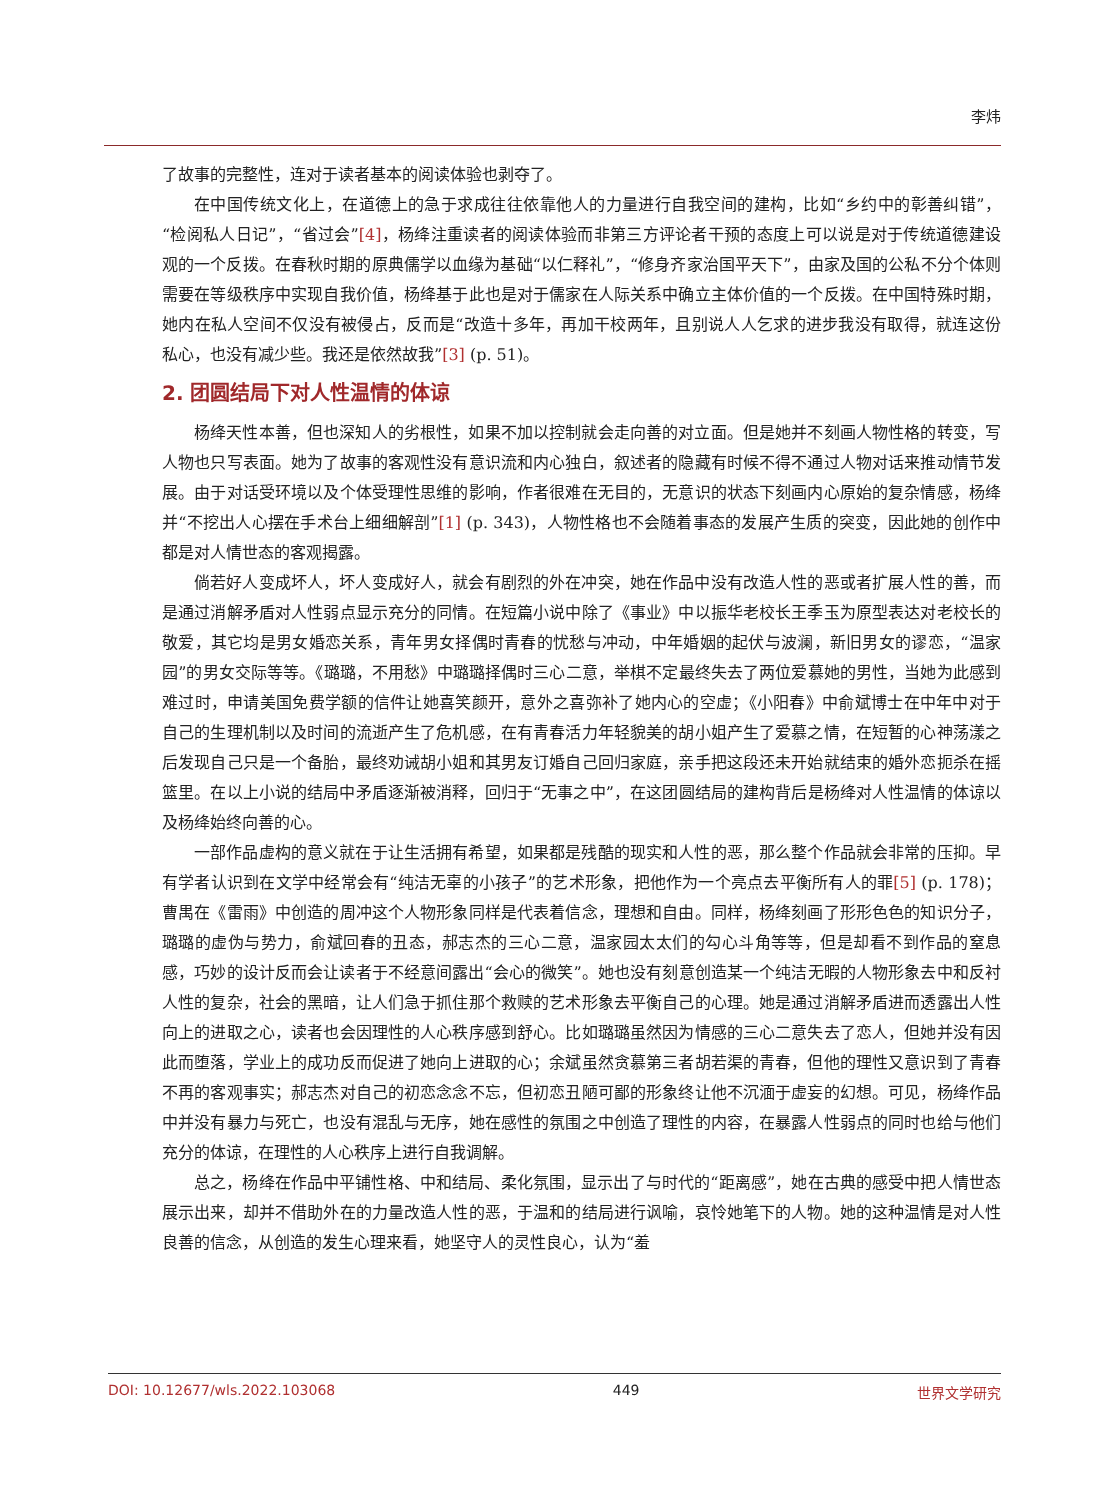李炜
了故事的完整性，连对于读者基本的阅读体验也剥夺了。
在中国传统文化上，在道德上的急于求成往往依靠他人的力量进行自我空间的建构，比如“乡约中的彰善纠错”，“检阅私人日记”，“省过会”[4]，杨绛注重读者的阅读体验而非第三方评论者干预的态度上可以说是对于传统道德建设观的一个反拨。在春秋时期的原典儒学以血缘为基础“以仁释礼”，“修身齐家治国平天下”，由家及国的公私不分个体则需要在等级秩序中实现自我价值，杨绛基于此也是对于儒家在人际关系中确立主体价值的一个反拨。在中国特殊时期，她内在私人空间不仅没有被侵占，反而是“改造十多年，再加干校两年，且别说人人乞求的进步我没有取得，就连这份私心，也没有减少些。我还是依然故我”[3] (p. 51)。
2. 团圆结局下对人性温情的体谅
杨绛天性本善，但也深知人的劣根性，如果不加以控制就会走向善的对立面。但是她并不刻画人物性格的转变，写人物也只写表面。她为了故事的客观性没有意识流和内心独白，叙述者的隐藏有时候不得不通过人物对话来推动情节发展。由于对话受环境以及个体受理性思维的影响，作者很难在无目的，无意识的状态下刻画内心原始的复杂情感，杨绛并“不挖出人心摆在手术台上细细解剖”[1] (p. 343)，人物性格也不会随着事态的发展产生质的突变，因此她的创作中都是对人情世态的客观揭露。
倘若好人变成坏人，坏人变成好人，就会有剧烈的外在冲突，她在作品中没有改造人性的恶或者扩展人性的善，而是通过消解矛盾对人性弱点显示充分的同情。在短篇小说中除了《事业》中以振华老校长王季玉为原型表达对老校长的敬爱，其它均是男女婚恋关系，青年男女择偶时青春的忧愁与冲动，中年婚姻的起伏与波澜，新旧男女的谬恋，“温家园”的男女交际等等。《璐璐，不用愁》中璐璐择偶时三心二意，举棋不定最终失去了两位爱慕她的男性，当她为此感到难过时，申请美国免费学额的信件让她喜笑颜开，意外之喜弥补了她内心的空虚；《小阳春》中俞斌博士在中年中对于自己的生理机制以及时间的流逝产生了危机感，在有青春活力年轻貌美的胡小姐产生了爱慕之情，在短暂的心神荡漾之后发现自己只是一个备胎，最终劝诫胡小姐和其男友订婚自己回归家庭，亲手把这段还未开始就结束的婚外恋扼杀在摇篮里。在以上小说的结局中矛盾逐渐被消释，回归于“无事之中”，在这团圆结局的建构背后是杨绛对人性温情的体谅以及杨绛始终向善的心。
一部作品虚构的意义就在于让生活拥有希望，如果都是残酷的现实和人性的恶，那么整个作品就会非常的压抑。早有学者认识到在文学中经常会有“纯洁无辜的小孩子”的艺术形象，把他作为一个亮点去平衡所有人的罪[5] (p. 178)；曹禺在《雷雨》中创造的周冲这个人物形象同样是代表着信念，理想和自由。同样，杨绛刻画了形形色色的知识分子，璐璐的虚伪与势力，俞斌回春的丑态，郝志杰的三心二意，温家园太太们的勾心斗角等等，但是却看不到作品的窒息感，巧妙的设计反而会让读者于不经意间露出“会心的微笑”。她也没有刻意创造某一个纯洁无暇的人物形象去中和反衬人性的复杂，社会的黑暗，让人们急于抓住那个救赎的艺术形象去平衡自己的心理。她是通过消解矛盾进而透露出人性向上的进取之心，读者也会因理性的人心秩序感到舒心。比如璐璐虽然因为情感的三心二意失去了恋人，但她并没有因此而堕落，学业上的成功反而促进了她向上进取的心；余斌虽然贪慕第三者胡若渠的青春，但他的理性又意识到了青春不再的客观事实；郝志杰对自己的初恋念念不忘，但初恋丑陋可鄙的形象终让他不沉湎于虚妄的幻想。可见，杨绛作品中并没有暴力与死亡，也没有混乱与无序，她在感性的氛围之中创造了理性的内容，在暴露人性弱点的同时也给与他们充分的体谅，在理性的人心秩序上进行自我调解。
总之，杨绛在作品中平铺性格、中和结局、柔化氛围，显示出了与时代的“距离感”，她在古典的感受中把人情世态展示出来，却并不借助外在的力量改造人性的恶，于温和的结局进行讽喻，哀怜她笔下的人物。她的这种温情是对人性良善的信念，从创造的发生心理来看，她坚守人的灵性良心，认为“羞
DOI: 10.12677/wls.2022.103068 449 世界文学研究